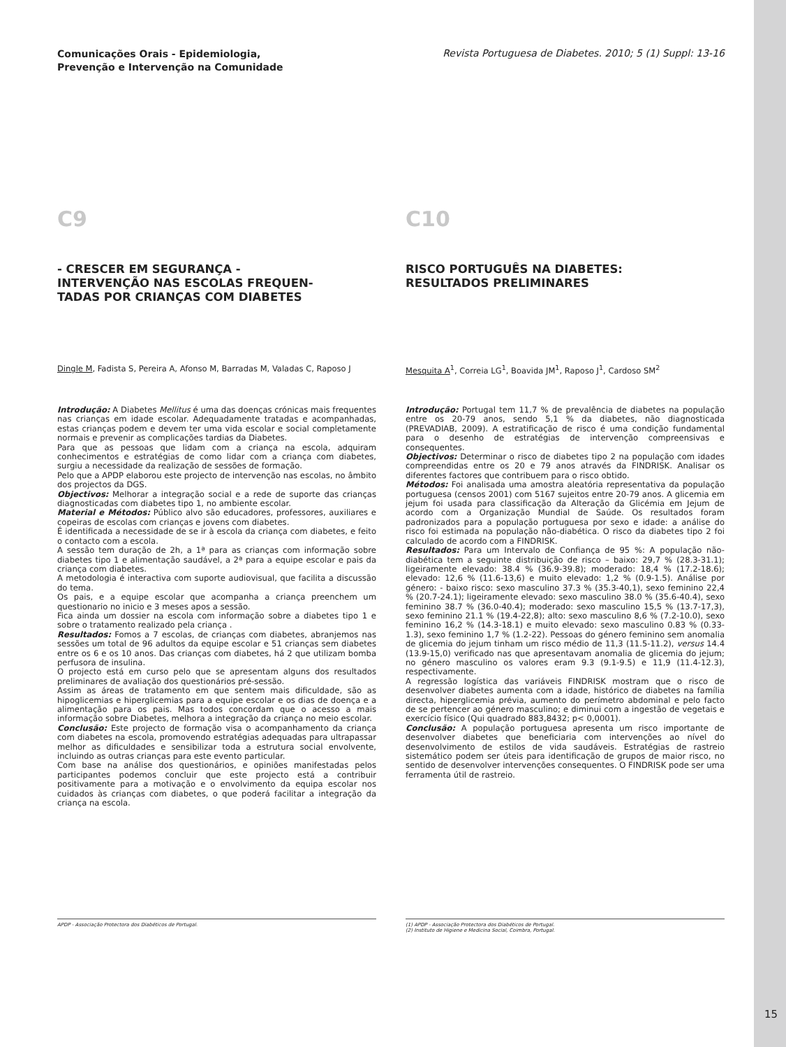Comunicações Orais - Epidemiologia,
Prevenção e Intervenção na Comunidade Revista Portuguesa de Diabetes. 2010; 5 (1) Suppl: 13-16
C9
- CRESCER EM SEGURANÇA -
INTERVENÇÃO NAS ESCOLAS FREQUEN-
TADAS POR CRIANÇAS COM DIABETES
Dingle M, Fadista S, Pereira A, Afonso M, Barradas M, Valadas C, Raposo J
Introdução: A Diabetes Mellitus é uma das doenças crónicas mais frequentes nas crianças em idade escolar. Adequadamente tratadas e acompanhadas, estas crianças podem e devem ter uma vida escolar e social completamente normais e prevenir as complicações tardias da Diabetes.
Para que as pessoas que lidam com a criança na escola, adquiram conhecimentos e estratégias de como lidar com a criança com diabetes, surgiu a necessidade da realização de sessões de formação.
Pelo que a APDP elaborou este projecto de intervenção nas escolas, no âmbito dos projectos da DGS.
Objectivos: Melhorar a integração social e a rede de suporte das crianças diagnosticadas com diabetes tipo 1, no ambiente escolar.
Material e Métodos: Público alvo são educadores, professores, auxiliares e copeiras de escolas com crianças e jovens com diabetes.
É identificada a necessidade de se ir à escola da criança com diabetes, e feito o contacto com a escola.
A sessão tem duração de 2h, a 1ª para as crianças com informação sobre diabetes tipo 1 e alimentação saudável, a 2ª para a equipe escolar e pais da criança com diabetes.
A metodologia é interactiva com suporte audiovisual, que facilita a discussão do tema.
Os pais, e a equipe escolar que acompanha a criança preenchem um questionario no inicio e 3 meses apos a sessão.
Fica ainda um dossier na escola com informação sobre a diabetes tipo 1 e sobre o tratamento realizado pela criança .
Resultados: Fomos a 7 escolas, de crianças com diabetes, abranjemos nas sessões um total de 96 adultos da equipe escolar e 51 crianças sem diabetes entre os 6 e os 10 anos. Das crianças com diabetes, há 2 que utilizam bomba perfusora de insulina.
O projecto está em curso pelo que se apresentam alguns dos resultados preliminares de avaliação dos questionários pré-sessão.
Assim as áreas de tratamento em que sentem mais dificuldade, são as hipoglicemias e hiperglicemias para a equipe escolar e os dias de doença e a alimentação para os pais. Mas todos concordam que o acesso a mais informação sobre Diabetes, melhora a integração da criança no meio escolar.
Conclusão: Este projecto de formação visa o acompanhamento da criança com diabetes na escola, promovendo estratégias adequadas para ultrapassar melhor as dificuldades e sensibilizar toda a estrutura social envolvente, incluindo as outras crianças para este evento particular.
Com base na análise dos questionários, e opiniões manifestadas pelos participantes podemos concluir que este projecto está a contribuir positivamente para a motivação e o envolvimento da equipa escolar nos cuidados às crianças com diabetes, o que poderá facilitar a integração da criança na escola.
APDP - Associação Protectora dos Diabéticos de Portugal.
C10
RISCO PORTUGUÊS NA DIABETES:
RESULTADOS PRELIMINARES
Mesquita A<sup>1</sup>, Correia LG<sup>1</sup>, Boavida JM<sup>1</sup>, Raposo J<sup>1</sup>, Cardoso SM<sup>2</sup>
Introdução: Portugal tem 11,7 % de prevalência de diabetes na população entre os 20-79 anos, sendo 5,1 % da diabetes, não diagnosticada (PREVADIAB, 2009). A estratificação de risco é uma condição fundamental para o desenho de estratégias de intervenção compreensivas e consequentes.
Objectivos: Determinar o risco de diabetes tipo 2 na população com idades compreendidas entre os 20 e 79 anos através da FINDRISK. Analisar os diferentes factores que contribuem para o risco obtido.
Métodos: Foi analisada uma amostra aleatória representativa da população portuguesa (censos 2001) com 5167 sujeitos entre 20-79 anos. A glicemia em jejum foi usada para classificação da Alteração da Glicémia em Jejum de acordo com a Organização Mundial de Saúde. Os resultados foram padronizados para a população portuguesa por sexo e idade: a análise do risco foi estimada na população não-diabética. O risco da diabetes tipo 2 foi calculado de acordo com a FINDRISK.
Resultados: Para um Intervalo de Confiança de 95 %: A população não-diabética tem a seguinte distribuição de risco – baixo: 29,7 % (28.3-31.1); ligeiramente elevado: 38.4 % (36.9-39.8); moderado: 18,4 % (17.2-18.6); elevado: 12,6 % (11.6-13,6) e muito elevado: 1,2 % (0.9-1.5). Análise por género: - baixo risco: sexo masculino 37.3 % (35.3-40,1), sexo feminino 22,4 % (20.7-24.1); ligeiramente elevado: sexo masculino 38.0 % (35.6-40.4), sexo feminino 38.7 % (36.0-40.4); moderado: sexo masculino 15,5 % (13.7-17,3), sexo feminino 21.1 % (19.4-22,8); alto: sexo masculino 8,6 % (7.2-10.0), sexo feminino 16,2 % (14.3-18.1) e muito elevado: sexo masculino 0.83 % (0.33-1.3), sexo feminino 1,7 % (1.2-22). Pessoas do género feminino sem anomalia de glicemia do jejum tinham um risco médio de 11,3 (11.5-11.2), versus 14.4 (13.9-15,0) verificado nas que apresentavam anomalia de glicemia do jejum; no género masculino os valores eram 9.3 (9.1-9.5) e 11,9 (11.4-12.3), respectivamente.
A regressão logística das variáveis FINDRISK mostram que o risco de desenvolver diabetes aumenta com a idade, histórico de diabetes na família directa, hiperglicemia prévia, aumento do perímetro abdominal e pelo facto de se pertencer ao género masculino; e diminui com a ingestão de vegetais e exercício físico (Qui quadrado 883,8432; p< 0,0001).
Conclusão: A população portuguesa apresenta um risco importante de desenvolver diabetes que beneficiaria com intervenções ao nível do desenvolvimento de estilos de vida saudáveis. Estratégias de rastreio sistemático podem ser úteis para identificação de grupos de maior risco, no sentido de desenvolver intervenções consequentes. O FINDRISK pode ser uma ferramenta útil de rastreio.
(1) APDP - Associação Protectora dos Diabéticos de Portugal.
(2) Instituto de Higiene e Medicina Social, Coimbra, Portugal.
15